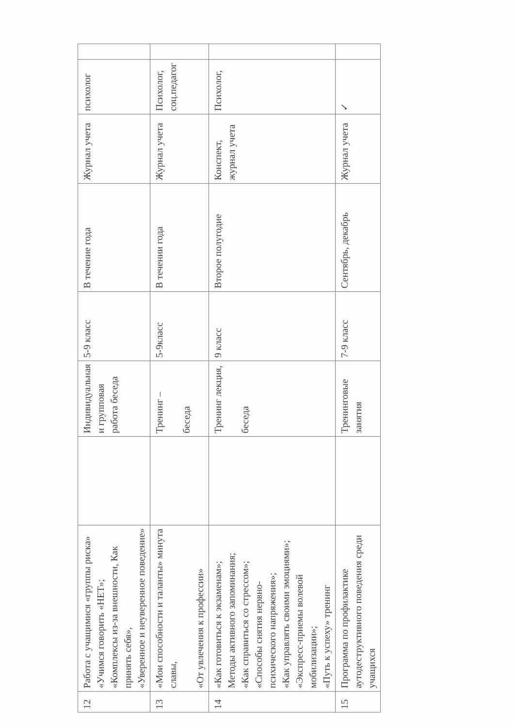| 12 | Работа с учащимися «группы риска» «Учимся говорить «НЕТ»; «Комплексы из-за внешности, Как принять себя», «Уверенное и неуверенное поведение» | | Индивидуальная и групповая работа беседа | 5-9 класс | В течение года | Журнал учета | психолог | |
| 13 | «Мои способности и таланты» минута славы, «От увлечения к профессии» | | Тренинг – беседа | 5-9класс | В течении года | Журнал учета | Психолог, соц.педагог | |
| 14 | «Как готовиться к экзаменам»; Методы активного запоминания; «Как справиться со стрессом»; «Способы снятия нервно-психического напряжения»; «Как управлять своими эмоциями»; «Экспресс-приемы волевой мобилизации»; «Путь к успеху» тренинг | | Тренинг лекция, беседа | 9 класс | Второе полугодие | Конспект, журнал учета | Психолог, | |
| 15 | Программа по профилактике аутодеструктивного поведения среди учащихся | | Тренинговые занятия | 7-9 класс | Сентябрь, декабрь | Журнал учета | ✓ | |